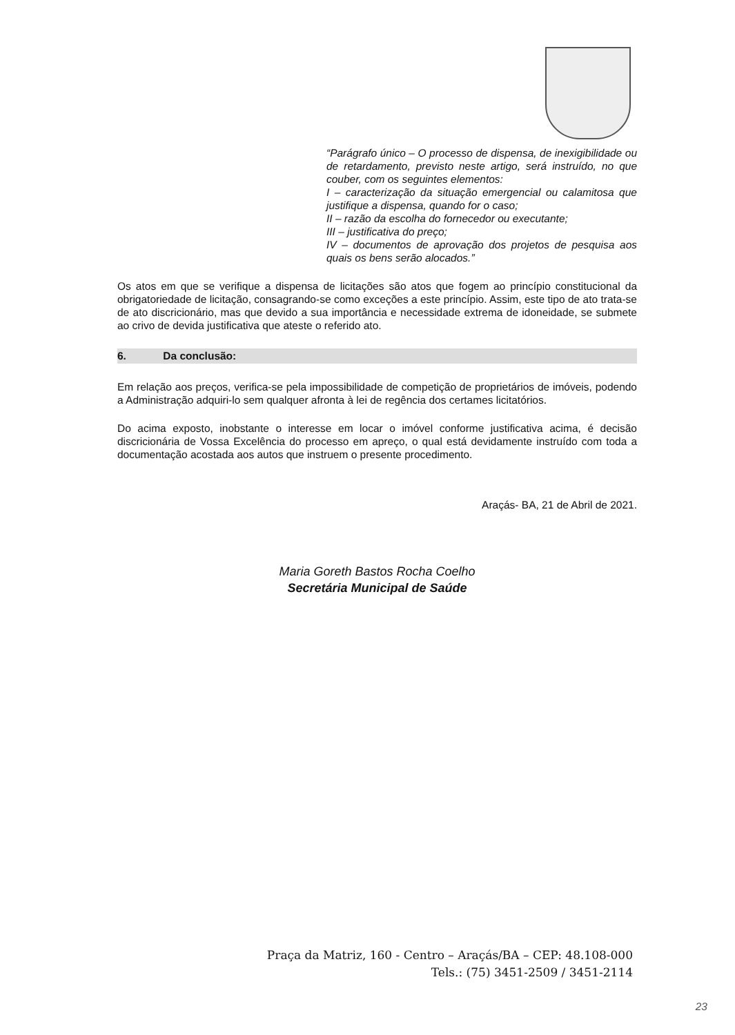“Parágrafo único – O processo de dispensa, de inexigibilidade ou de retardamento, previsto neste artigo, será instruído, no que couber, com os seguintes elementos:
I – caracterização da situação emergencial ou calamitosa que justifique a dispensa, quando for o caso;
II – razão da escolha do fornecedor ou executante;
III – justificativa do preço;
IV – documentos de aprovação dos projetos de pesquisa aos quais os bens serão alocados.”
Os atos em que se verifique a dispensa de licitações são atos que fogem ao princípio constitucional da obrigatoriedade de licitação, consagrando-se como exceções a este princípio. Assim, este tipo de ato trata-se de ato discricionário, mas que devido a sua importância e necessidade extrema de idoneidade, se submete ao crivo de devida justificativa que ateste o referido ato.
6. Da conclusão:
Em relação aos preços, verifica-se pela impossibilidade de competição de proprietários de imóveis, podendo a Administração adquiri-lo sem qualquer afronta à lei de regência dos certames licitatórios.
Do acima exposto, inobstante o interesse em locar o imóvel conforme justificativa acima, é decisão discricionária de Vossa Excelência do processo em apreço, o qual está devidamente instruído com toda a documentação acostada aos autos que instruem o presente procedimento.
Araçás- BA, 21 de Abril de 2021.
Maria Goreth Bastos Rocha Coelho
Secretária Municipal de Saúde
Praça da Matriz, 160 - Centro – Araçás/BA – CEP: 48.108-000
Tels.: (75) 3451-2509 / 3451-2114
23